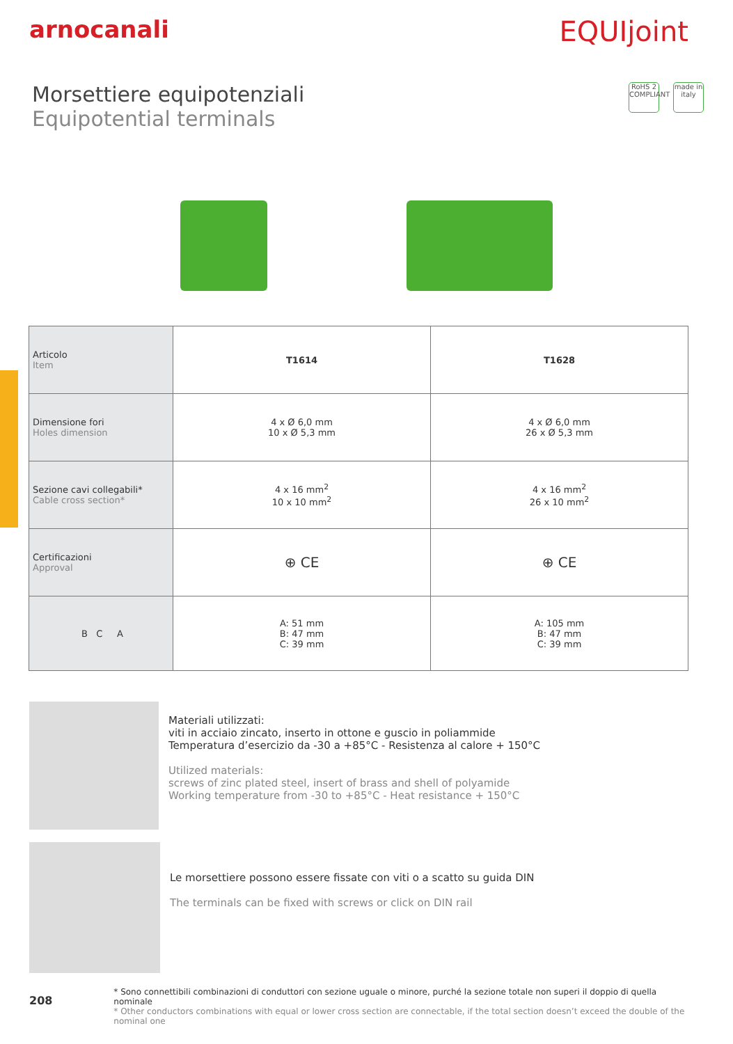arnocanali
EQUIjoint
Morsettiere equipotenziali
Equipotential terminals
RoHS 2 COMPLIANT made in italy
| Articolo Item | T1614 | T1628 |
| Dimensione fori Holes dimension | 4 x Ø 6,0 mm 10 x Ø 5,3 mm | 4 x Ø 6,0 mm 26 x Ø 5,3 mm |
| Sezione cavi collegabili* Cable cross section* | 4 x 16 mm<sup>2</sup> 10 x 10 mm<sup>2</sup> | 4 x 16 mm<sup>2</sup> 26 x 10 mm<sup>2</sup> |
| Certificazioni Approval | ⊕ CE | ⊕ CE |
| B C A | A: 51 mm B: 47 mm C: 39 mm | A: 105 mm B: 47 mm C: 39 mm |
Materiali utilizzati:
viti in acciaio zincato, inserto in ottone e guscio in poliammide
Temperatura d’esercizio da -30 a +85°C - Resistenza al calore + 150°C
Utilized materials:
screws of zinc plated steel, insert of brass and shell of polyamide
Working temperature from -30 to +85°C - Heat resistance + 150°C
Le morsettiere possono essere fissate con viti o a scatto su guida DIN
The terminals can be fixed with screws or click on DIN rail
208
* Sono connettibili combinazioni di conduttori con sezione uguale o minore, purché la sezione totale non superi il doppio di quella nominale
* Other conductors combinations with equal or lower cross section are connectable, if the total section doesn’t exceed the double of the nominal one